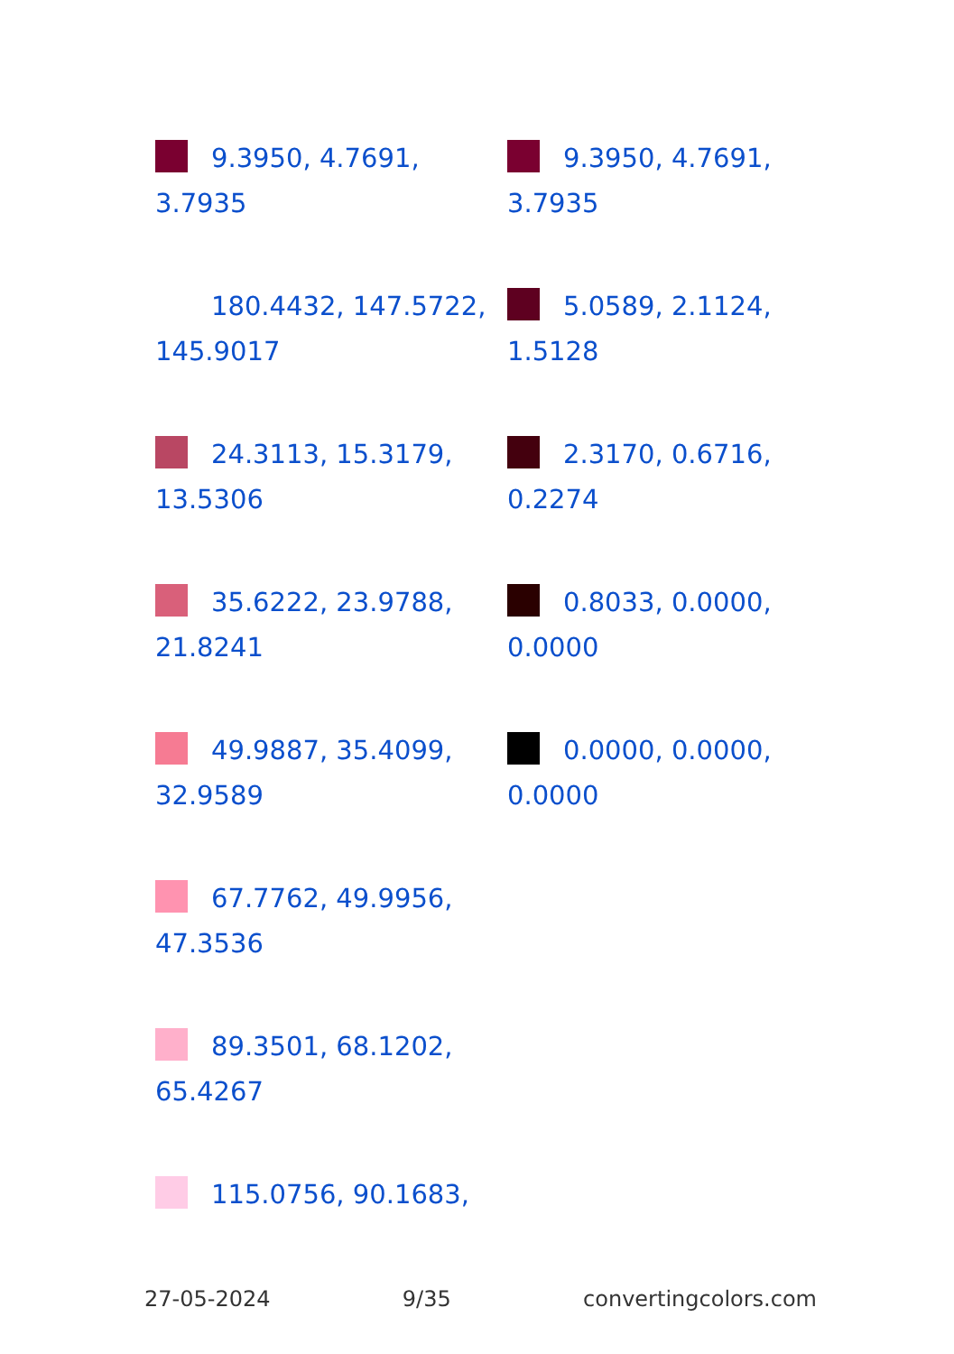9.3950, 4.7691, 3.7935
180.4432, 147.5722, 145.9017
24.3113, 15.3179, 13.5306
35.6222, 23.9788, 21.8241
49.9887, 35.4099, 32.9589
67.7762, 49.9956, 47.3536
89.3501, 68.1202, 65.4267
115.0756, 90.1683,
9.3950, 4.7691, 3.7935
5.0589, 2.1124, 1.5128
2.3170, 0.6716, 0.2274
0.8033, 0.0000, 0.0000
0.0000, 0.0000, 0.0000
27-05-2024 9/35 convertingcolors.com